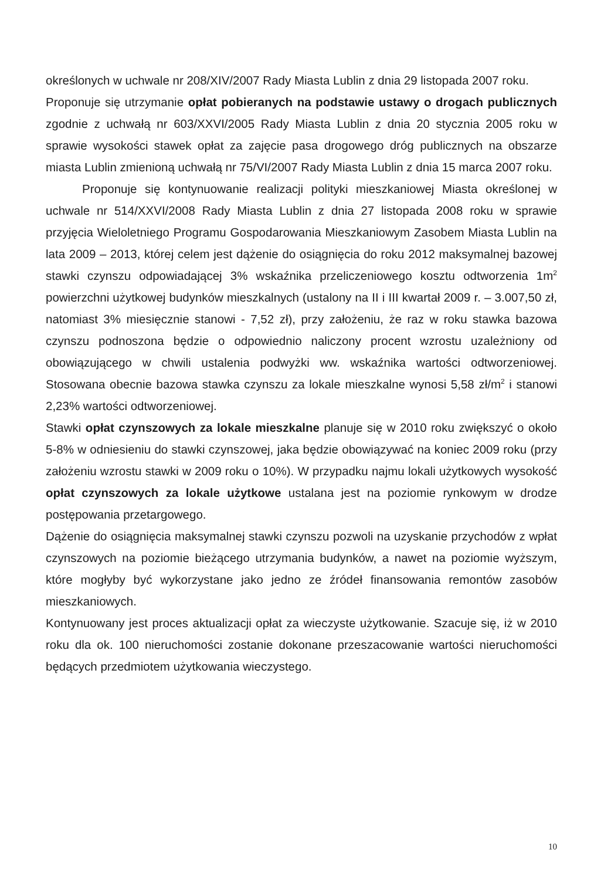określonych w uchwale nr 208/XIV/2007 Rady Miasta Lublin z dnia 29 listopada 2007 roku.
Proponuje się utrzymanie opłat pobieranych na podstawie ustawy o drogach publicznych zgodnie z uchwałą nr 603/XXVI/2005 Rady Miasta Lublin z dnia 20 stycznia 2005 roku w sprawie wysokości stawek opłat za zajęcie pasa drogowego dróg publicznych na obszarze miasta Lublin zmienioną uchwałą nr 75/VI/2007 Rady Miasta Lublin z dnia 15 marca 2007 roku.
Proponuje się kontynuowanie realizacji polityki mieszkaniowej Miasta określonej w uchwale nr 514/XXVI/2008 Rady Miasta Lublin z dnia 27 listopada 2008 roku w sprawie przyjęcia Wieloletniego Programu Gospodarowania Mieszkaniowym Zasobem Miasta Lublin na lata 2009 – 2013, której celem jest dążenie do osiągnięcia do roku 2012 maksymalnej bazowej stawki czynszu odpowiadającej 3% wskaźnika przeliczeniowego kosztu odtworzenia 1m<sup>2</sup> powierzchni użytkowej budynków mieszkalnych (ustalony na II i III kwartał 2009 r. – 3.007,50 zł, natomiast 3% miesięcznie stanowi - 7,52 zł), przy założeniu, że raz w roku stawka bazowa czynszu podnoszona będzie o odpowiednio naliczony procent wzrostu uzależniony od obowiązującego w chwili ustalenia podwyżki ww. wskaźnika wartości odtworzeniowej. Stosowana obecnie bazowa stawka czynszu za lokale mieszkalne wynosi 5,58 zł/m<sup>2</sup> i stanowi 2,23% wartości odtworzeniowej.
Stawki opłat czynszowych za lokale mieszkalne planuje się w 2010 roku zwiększyć o około 5-8% w odniesieniu do stawki czynszowej, jaka będzie obowiązywać na koniec 2009 roku (przy założeniu wzrostu stawki w 2009 roku o 10%). W przypadku najmu lokali użytkowych wysokość opłat czynszowych za lokale użytkowe ustalana jest na poziomie rynkowym w drodze postępowania przetargowego.
Dążenie do osiągnięcia maksymalnej stawki czynszu pozwoli na uzyskanie przychodów z wpłat czynszowych na poziomie bieżącego utrzymania budynków, a nawet na poziomie wyższym, które mogłyby być wykorzystane jako jedno ze źródeł finansowania remontów zasobów mieszkaniowych.
Kontynuowany jest proces aktualizacji opłat za wieczyste użytkowanie. Szacuje się, iż w 2010 roku dla ok. 100 nieruchomości zostanie dokonane przeszacowanie wartości nieruchomości będących przedmiotem użytkowania wieczystego.
10